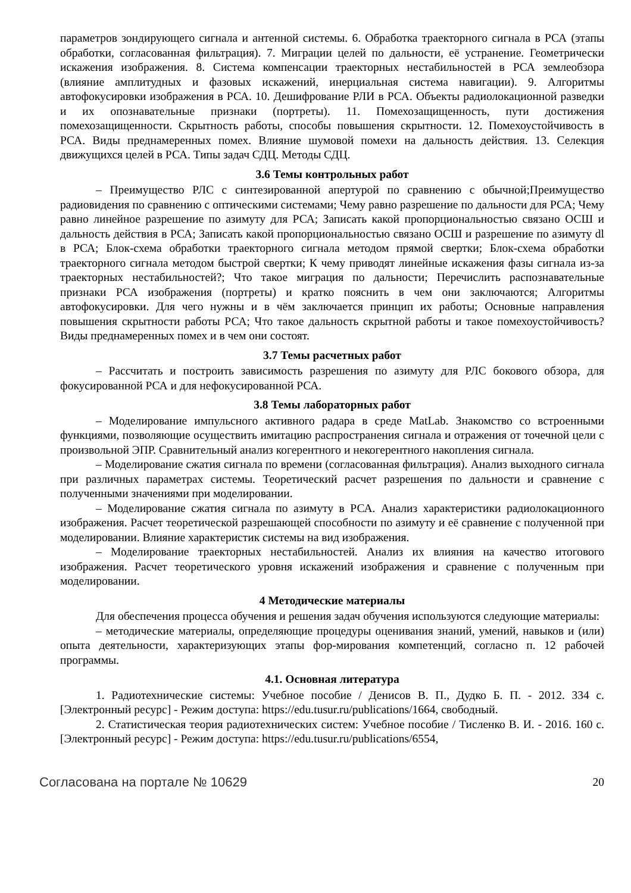параметров зондирующего сигнала и антенной системы. 6. Обработка траекторного сигнала в РСА (этапы обработки, согласованная фильтрация). 7. Миграции целей по дальности, её устранение. Геометрически искажения изображения. 8. Система компенсации траекторных нестабильностей в РСА землеобзора (влияние амплитудных и фазовых искажений, инерциальная система навигации). 9. Алгоритмы автофокусировки изображения в РСА. 10. Дешифрование РЛИ в РСА. Объекты радиолокационной разведки и их опознавательные признаки (портреты). 11. Помехозащищенность, пути достижения помехозащищенности. Скрытность работы, способы повышения скрытности. 12. Помехоустойчивость в РСА. Виды преднамеренных помех. Влияние шумовой помехи на дальность действия. 13. Селекция движущихся целей в РСА. Типы задач СДЦ. Методы СДЦ.
3.6 Темы контрольных работ
– Преимущество РЛС с синтезированной апертурой по сравнению с обычной;Преимущество радиовидения по сравнению с оптическими системами; Чему равно разрешение по дальности для РСА; Чему равно линейное разрешение по азимуту для РСА; Записать какой пропорциональностью связано ОСШ и дальность действия в РСА; Записать какой пропорциональностью связано ОСШ и разрешение по азимуту dl в РСА; Блок-схема обработки траекторного сигнала методом прямой свертки; Блок-схема обработки траекторного сигнала методом быстрой свертки; К чему приводят линейные искажения фазы сигнала из-за траекторных нестабильностей?; Что такое миграция по дальности; Перечислить распознавательные признаки РСА изображения (портреты) и кратко пояснить в чем они заключаются; Алгоритмы автофокусировки. Для чего нужны и в чём заключается принцип их работы; Основные направления повышения скрытности работы РСА; Что такое дальность скрытной работы и такое помехоустойчивость? Виды преднамеренных помех и в чем они состоят.
3.7 Темы расчетных работ
– Рассчитать и построить зависимость разрешения по азимуту для РЛС бокового обзора, для фокусированной РСА и для нефокусированной РСА.
3.8 Темы лабораторных работ
– Моделирование импульсного активного радара в среде MatLab. Знакомство со встроенными функциями, позволяющие осуществить имитацию распространения сигнала и отражения от точечной цели с произвольной ЭПР. Сравнительный анализ когерентного и некогерентного накопления сигнала.
– Моделирование сжатия сигнала по времени (согласованная фильтрация). Анализ выходного сигнала при различных параметрах системы. Теоретический расчет разрешения по дальности и сравнение с полученными значениями при моделировании.
– Моделирование сжатия сигнала по азимуту в РСА. Анализ характеристики радиолокационного изображения. Расчет теоретической разрешающей способности по азимуту и её сравнение с полученной при моделировании. Влияние характеристик системы на вид изображения.
– Моделирование траекторных нестабильностей. Анализ их влияния на качество итогового изображения. Расчет теоретического уровня искажений изображения и сравнение с полученным при моделировании.
4 Методические материалы
Для обеспечения процесса обучения и решения задач обучения используются следующие материалы:
– методические материалы, определяющие процедуры оценивания знаний, умений, навыков и (или) опыта деятельности, характеризующих этапы фор-мирования компетенций, согласно п. 12 рабочей программы.
4.1. Основная литература
1. Радиотехнические системы: Учебное пособие / Денисов В. П., Дудко Б. П. - 2012. 334 с. [Электронный ресурс] - Режим доступа: https://edu.tusur.ru/publications/1664, свободный.
2. Статистическая теория радиотехнических систем: Учебное пособие / Тисленко В. И. - 2016. 160 с. [Электронный ресурс] - Режим доступа: https://edu.tusur.ru/publications/6554,
Согласована на портале № 10629 20